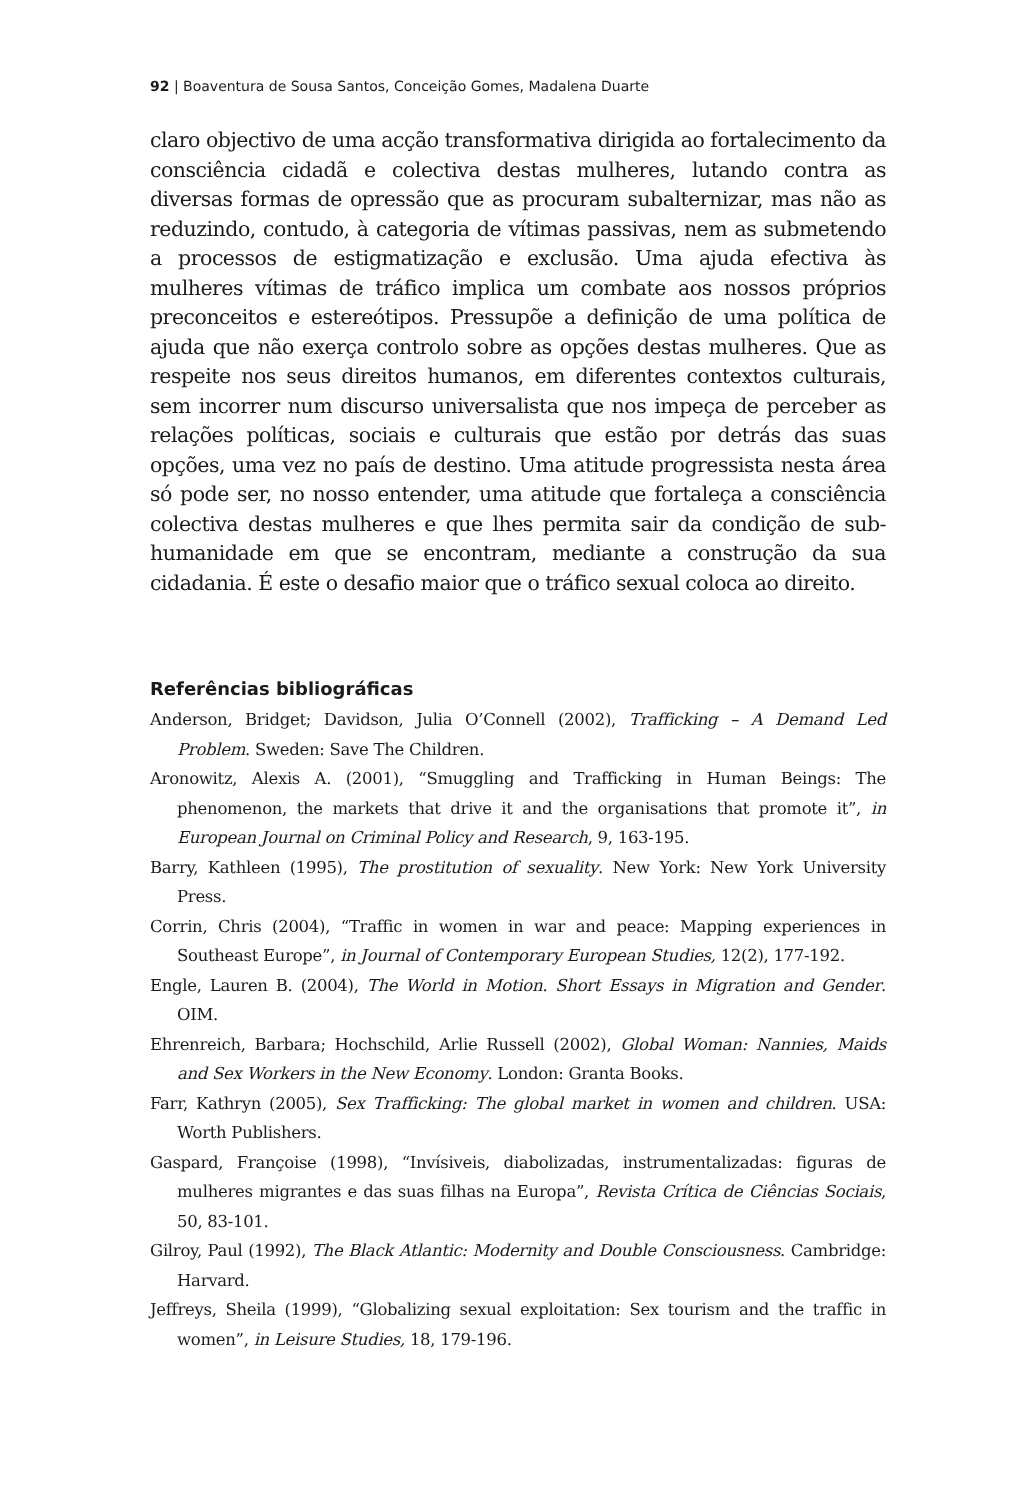92 | Boaventura de Sousa Santos, Conceição Gomes, Madalena Duarte
claro objectivo de uma acção transformativa dirigida ao fortalecimento da consciência cidadã e colectiva destas mulheres, lutando contra as diversas formas de opressão que as procuram subalternizar, mas não as reduzindo, contudo, à categoria de vítimas passivas, nem as submetendo a processos de estigmatização e exclusão. Uma ajuda efectiva às mulheres vítimas de tráfico implica um combate aos nossos próprios preconceitos e estereótipos. Pressupõe a definição de uma política de ajuda que não exerça controlo sobre as opções destas mulheres. Que as respeite nos seus direitos humanos, em diferentes contextos culturais, sem incorrer num discurso universalista que nos impeça de perceber as relações políticas, sociais e culturais que estão por detrás das suas opções, uma vez no país de destino. Uma atitude progressista nesta área só pode ser, no nosso entender, uma atitude que fortaleça a consciência colectiva destas mulheres e que lhes permita sair da condição de sub-humanidade em que se encontram, mediante a construção da sua cidadania. É este o desafio maior que o tráfico sexual coloca ao direito.
Referências bibliográficas
Anderson, Bridget; Davidson, Julia O’Connell (2002), Trafficking – A Demand Led Problem. Sweden: Save The Children.
Aronowitz, Alexis A. (2001), “Smuggling and Trafficking in Human Beings: The phenomenon, the markets that drive it and the organisations that promote it”, in European Journal on Criminal Policy and Research, 9, 163-195.
Barry, Kathleen (1995), The prostitution of sexuality. New York: New York University Press.
Corrin, Chris (2004), “Traffic in women in war and peace: Mapping experiences in Southeast Europe”, in Journal of Contemporary European Studies, 12(2), 177-192.
Engle, Lauren B. (2004), The World in Motion. Short Essays in Migration and Gender. OIM.
Ehrenreich, Barbara; Hochschild, Arlie Russell (2002), Global Woman: Nannies, Maids and Sex Workers in the New Economy. London: Granta Books.
Farr, Kathryn (2005), Sex Trafficking: The global market in women and children. USA: Worth Publishers.
Gaspard, Françoise (1998), “Invísiveis, diabolizadas, instrumentalizadas: figuras de mulheres migrantes e das suas filhas na Europa”, Revista Crítica de Ciências Sociais, 50, 83-101.
Gilroy, Paul (1992), The Black Atlantic: Modernity and Double Consciousness. Cambridge: Harvard.
Jeffreys, Sheila (1999), “Globalizing sexual exploitation: Sex tourism and the traffic in women”, in Leisure Studies, 18, 179-196.